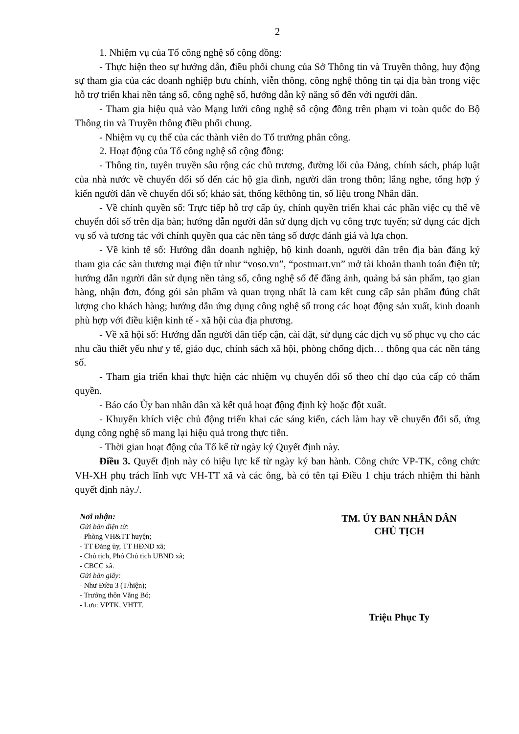2
1. Nhiệm vụ của Tổ công nghệ số cộng đồng:
- Thực hiện theo sự hướng dẫn, điều phối chung của Sở Thông tin và Truyền thông, huy động sự tham gia của các doanh nghiệp bưu chính, viễn thông, công nghệ thông tin tại địa bàn trong việc hỗ trợ triển khai nền tảng số, công nghệ số, hướng dẫn kỹ năng số đến với người dân.
- Tham gia hiệu quả vào Mạng lưới công nghệ số cộng đồng trên phạm vi toàn quốc do Bộ Thông tin và Truyền thông điều phối chung.
- Nhiệm vụ cụ thể của các thành viên do Tổ trưởng phân công.
2. Hoạt động của Tổ công nghệ số cộng đồng:
- Thông tin, tuyên truyền sâu rộng các chủ trương, đường lối của Đảng, chính sách, pháp luật của nhà nước về chuyển đổi số đến các hộ gia đình, người dân trong thôn; lắng nghe, tổng hợp ý kiến người dân về chuyển đổi số; khảo sát, thống kêthông tin, số liệu trong Nhân dân.
- Về chính quyền số: Trực tiếp hỗ trợ cấp ủy, chính quyền triển khai các phần việc cụ thể về chuyển đổi số trên địa bàn; hướng dẫn người dân sử dụng dịch vụ công trực tuyến; sử dụng các dịch vụ số và tương tác với chính quyền qua các nền tảng số được đánh giá và lựa chọn.
- Về kinh tế số: Hướng dẫn doanh nghiệp, hộ kinh doanh, người dân trên địa bàn đăng ký tham gia các sàn thương mại điện tử như “voso.vn”, “postmart.vn” mở tài khoản thanh toán điện tử; hướng dẫn người dân sử dụng nền tảng số, công nghệ số để đăng ảnh, quảng bá sản phẩm, tạo gian hàng, nhận đơn, đóng gói sản phẩm và quan trọng nhất là cam kết cung cấp sản phẩm đúng chất lượng cho khách hàng; hướng dẫn ứng dụng công nghệ số trong các hoạt động sản xuất, kinh doanh phù hợp với điều kiện kinh tế - xã hội của địa phương.
- Về xã hội số: Hướng dẫn người dân tiếp cận, cài đặt, sử dụng các dịch vụ số phục vụ cho các nhu cầu thiết yếu như y tế, giáo dục, chính sách xã hội, phòng chống dịch… thông qua các nền tảng số.
- Tham gia triển khai thực hiện các nhiệm vụ chuyển đổi số theo chỉ đạo của cấp có thẩm quyền.
- Báo cáo Ủy ban nhân dân xã kết quả hoạt động định kỳ hoặc đột xuất.
- Khuyến khích việc chủ động triển khai các sáng kiến, cách làm hay về chuyển đổi số, ứng dụng công nghệ số mang lại hiệu quả trong thực tiễn.
- Thời gian hoạt động của Tổ kể từ ngày ký Quyết định này.
Điều 3. Quyết định này có hiệu lực kể từ ngày ký ban hành. Công chức VP-TK, công chức VH-XH phụ trách lĩnh vực VH-TT xã và các ông, bà có tên tại Điều 1 chịu trách nhiệm thi hành quyết định này./.
Nơi nhận:
Gửi bản điện tử:
- Phòng VH&TT huyện;
- TT Đảng ủy, TT HĐND xã;
- Chủ tịch, Phó Chủ tịch UBND xã;
- CBCC xã.
Gửi bản giấy:
- Như Điều 3 (T/hiện);
- Trưởng thôn Vằng Bó;
- Lưu: VPTK, VHTT.
TM. ỦY BAN NHÂN DÂN
CHỦ TỊCH
Triệu Phục Ty